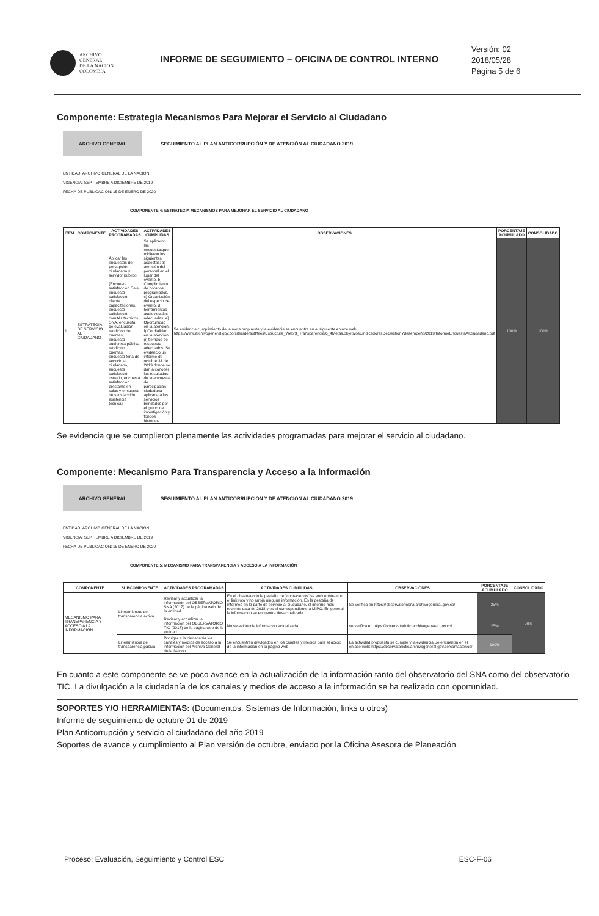ARCHIVO
GENERAL
DE LA NACION
COLOMBIA
INFORME DE SEGUIMIENTO – OFICINA DE CONTROL INTERNO
Versión: 02
2018/05/28
Página 5 de 6
Componente: Estrategia Mecanismos Para Mejorar el Servicio al Ciudadano
ARCHIVO GENERAL
SEGUIMIENTO AL PLAN ANTICORRUPCIÓN Y DE ATENCIÓN AL CIUDADANO 2019
ENTIDAD: ARCHIVO GENERAL DE LA NACION
VIGENCIA: SEPTIEMBRE A DICIEMBRE DE 2019
FECHA DE PUBLICACION: 15 DE ENERO DE 2020
COMPONENTE 4: ESTRATEGIA MECANISMOS PARA MEJORAR EL SERVICIO AL CIUDADANO
| ITEM | COMPONENTE | ACTIVIDADES PROGRAMADAS | ACTIVIDADES CUMPLIDAS | OBSERVACIONES | PORCENTAJE ACUMULADO | CONSOLIDADO |
| --- | --- | --- | --- | --- | --- | --- |
| 1 | ESTRATEGIA DE SERVICIO AL CIUDADANO | Aplicar las encuestas de percepción ciudadana y servidor público. (Encuesta satisfacción Sala, encuesta satisfacción cliente capacitaciones, encuesta satisfacción comités técnicos SNA, encuesta de evaluación rendición de cuentas, encuesta audiencia pública rendición cuentas, encuesta feria de servicio al ciudadano, encuesta satisfacción usuario, encuesta satisfacción préstamo en salas y encuesta de satisfacción asistencia técnica) | Se aplicaron las encuestasque midieron los siguientes aspectos: a) atención del personal en el lugar del evento. b) Cumplimiento de horarios programados. c) Organizaión del especio del evento. d) herramientas audiovisuales adecuadas. e) Oportunidad en la atención. f) Cordialidad en la atención. g) tiempos de respuesta adecuados. Se evidenció un informe de octubre 31 de 2019 donde se dan a conocer los resultados de la encuesta de participación ciudadana aplicada a los servicios brindados por el grupo de investigación y fondos histórios. | Se evidencia cumplimiento de la meta propuesta y la evidencia se encuentra en el siguiente enlace web: https://www.archivogeneral.gov.co/sites/default/files/Estructura_Web/3_Transparencia/6_4Metas,objetivosEindicadoresDeGestiónYdesempeño/2019/InformeEncuestaAlCiudadano.pdf | 100% | 100% |
Se evidencia que se cumplieron plenamente las actividades programadas para mejorar el servicio al ciudadano.
Componente: Mecanismo Para Transparencia y Acceso a la Información
ARCHIVO GENERAL
SEGUIMIENTO AL PLAN ANTICORRUPCIÓN Y DE ATENCIÓN AL CIUDADANO 2019
ENTIDAD: ARCHIVO GENERAL DE LA NACION
VIGENCIA: SEPTIEMBRE A DICIEMBRE DE 2019
FECHA DE PUBLICACION: 15 DE ENERO DE 2020
COMPONENTE 5: MECANISMO PARA TRANSPARENCIA Y ACCESO A LA INFORMACIÓN
| COMPONENTE | SUBCOMPONENTE | ACTIVIDADES PROGRAMADAS | ACTIVIDADES CUMPLIDAS | OBSERVACIONES | PORCENTAJE ACUMULADO | CONSOLIDADO |
| --- | --- | --- | --- | --- | --- | --- |
| MECANISMO PARA TRANSPARENCIA Y ACCESO A LA INFORMACIÓN | Lineamientos de transparencia activa | Revisar y actualizar la información del OBSERVATORIO SNA (2017) de la página web de la entidad | En el observatorio la pestaña de "contactenos" se encuenbtra con el link roto y no arroja ninguna información. En la pestaña de informes en la parte de servicio al ciudadano, el informe mas reciente data de 2018 y es el correspondiente a MIPG. En general la informacion se encuentra desactualizada. | Se verifica en https://observatoriosna.archivogeneral.gov.co/ | 25% | 50% |
| | | Revisar y actualizar la información del OBSERVATORIO TIC (2017) de la página web de la entidad | No se evidencia informacion actualizada | se verifica en https://observatoriotic.archivogeneral.gov.co/ | 25% | |
| | Lineamientos de transparencia pasiva | Divulgar a la ciudadania los canales y medios de acceso a la información del Archivo General de la Nación | Se encuentran divulgados en los canales y medios para el aceso de la informacion en la página web | La actividad propuesta se cumple y la evidencia Se encuentra en el enlace web: https://observatoriotic.archivogeneral.gov.co/contactenos/ | 100% | |
En cuanto a este componente se ve poco avance en la actualización de la información tanto del observatorio del SNA como del observatorio TIC. La divulgación a la ciudadanía de los canales y medios de acceso a la información se ha realizado con oportunidad.
SOPORTES Y/O HERRAMIENTAS: (Documentos, Sistemas de Información, links u otros)
Informe de seguimiento de octubre 01 de 2019
Plan Anticorrupción y servicio al ciudadano del año 2019
Soportes de avance y cumplimiento al Plan versión de octubre, enviado por la Oficina Asesora de Planeación.
Proceso: Evaluación, Seguimiento y Control ESC ESC-F-06